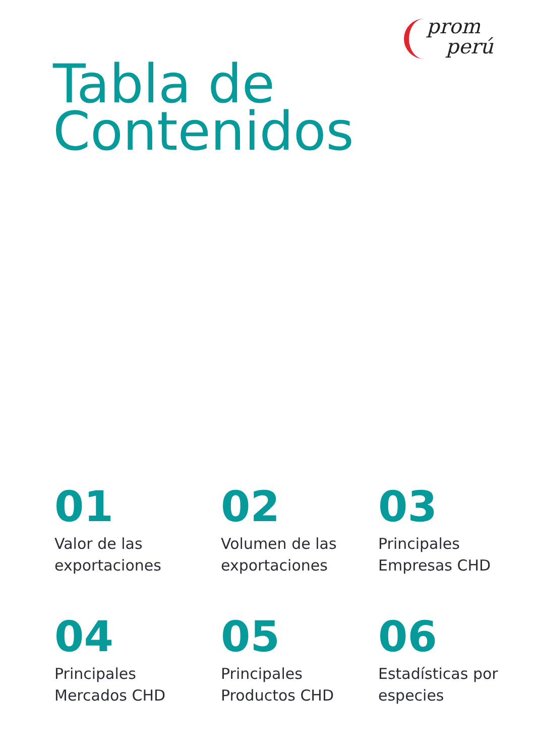prom
perú
Tabla de
Contenidos
01
Valor de las
exportaciones
02
Volumen de las
exportaciones
03
Principales
Empresas CHD
04
Principales
Mercados CHD
05
Principales
Productos CHD
06
Estadísticas por
especies